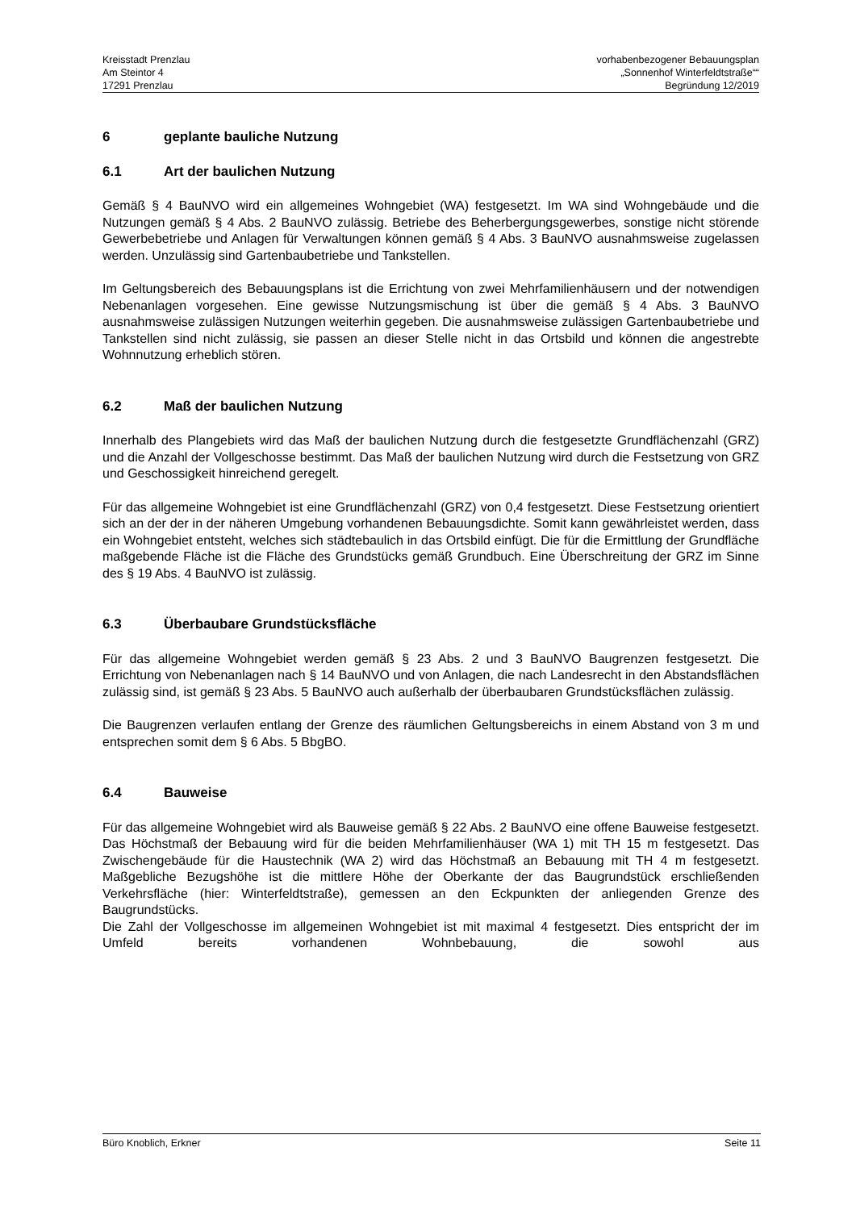Kreisstadt Prenzlau
Am Steintor 4
17291 Prenzlau
vorhabenbezogener Bebauungsplan
„Sonnenhof Winterfeldtstraße““
Begründung 12/2019
6 geplante bauliche Nutzung
6.1 Art der baulichen Nutzung
Gemäß § 4 BauNVO wird ein allgemeines Wohngebiet (WA) festgesetzt. Im WA sind Wohngebäude und die Nutzungen gemäß § 4 Abs. 2 BauNVO zulässig. Betriebe des Beherbergungsgewerbes, sonstige nicht störende Gewerbebetriebe und Anlagen für Verwaltungen können gemäß § 4 Abs. 3 BauNVO ausnahmsweise zugelassen werden. Unzulässig sind Gartenbaubetriebe und Tankstellen.
Im Geltungsbereich des Bebauungsplans ist die Errichtung von zwei Mehrfamilienhäusern und der notwendigen Nebenanlagen vorgesehen. Eine gewisse Nutzungsmischung ist über die gemäß § 4 Abs. 3 BauNVO ausnahmsweise zulässigen Nutzungen weiterhin gegeben. Die ausnahmsweise zulässigen Gartenbaubetriebe und Tankstellen sind nicht zulässig, sie passen an dieser Stelle nicht in das Ortsbild und können die angestrebte Wohnnutzung erheblich stören.
6.2 Maß der baulichen Nutzung
Innerhalb des Plangebiets wird das Maß der baulichen Nutzung durch die festgesetzte Grundflächenzahl (GRZ) und die Anzahl der Vollgeschosse bestimmt. Das Maß der baulichen Nutzung wird durch die Festsetzung von GRZ und Geschossigkeit hinreichend geregelt.
Für das allgemeine Wohngebiet ist eine Grundflächenzahl (GRZ) von 0,4 festgesetzt. Diese Festsetzung orientiert sich an der der in der näheren Umgebung vorhandenen Bebauungsdichte. Somit kann gewährleistet werden, dass ein Wohngebiet entsteht, welches sich städtebaulich in das Ortsbild einfügt. Die für die Ermittlung der Grundfläche maßgebende Fläche ist die Fläche des Grundstücks gemäß Grundbuch. Eine Überschreitung der GRZ im Sinne des § 19 Abs. 4 BauNVO ist zulässig.
6.3 Überbaubare Grundstücksfläche
Für das allgemeine Wohngebiet werden gemäß § 23 Abs. 2 und 3 BauNVO Baugrenzen festgesetzt. Die Errichtung von Nebenanlagen nach § 14 BauNVO und von Anlagen, die nach Landesrecht in den Abstandsflächen zulässig sind, ist gemäß § 23 Abs. 5 BauNVO auch außerhalb der überbaubaren Grundstücksflächen zulässig.
Die Baugrenzen verlaufen entlang der Grenze des räumlichen Geltungsbereichs in einem Abstand von 3 m und entsprechen somit dem § 6 Abs. 5 BbgBO.
6.4 Bauweise
Für das allgemeine Wohngebiet wird als Bauweise gemäß § 22 Abs. 2 BauNVO eine offene Bauweise festgesetzt. Das Höchstmaß der Bebauung wird für die beiden Mehrfamilienhäuser (WA 1) mit TH 15 m festgesetzt. Das Zwischengebäude für die Haustechnik (WA 2) wird das Höchstmaß an Bebauung mit TH 4 m festgesetzt. Maßgebliche Bezugshöhe ist die mittlere Höhe der Oberkante der das Baugrundstück erschließenden Verkehrsfläche (hier: Winterfeldtstraße), gemessen an den Eckpunkten der anliegenden Grenze des Baugrundstücks.
Die Zahl der Vollgeschosse im allgemeinen Wohngebiet ist mit maximal 4 festgesetzt. Dies entspricht der im Umfeld bereits vorhandenen Wohnbebauung, die sowohl aus
Büro Knoblich, Erkner Seite 11